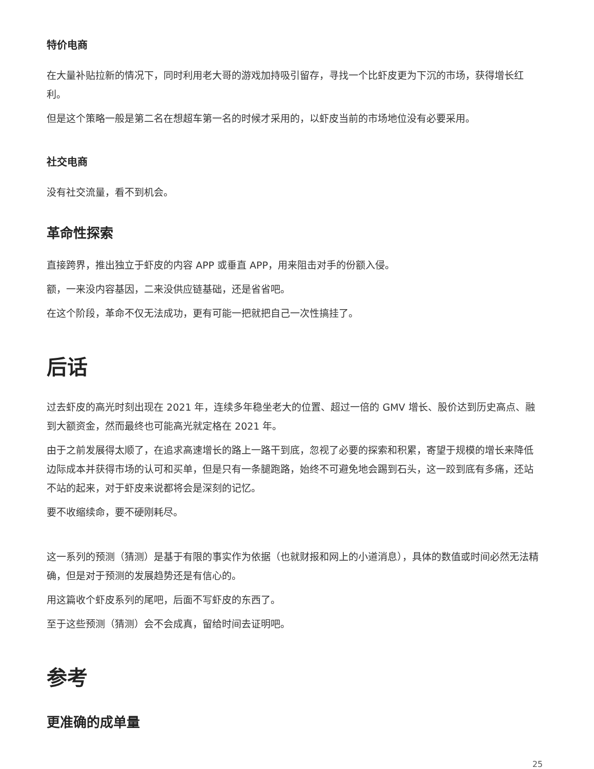特价电商
在大量补贴拉新的情况下，同时利用老大哥的游戏加持吸引留存，寻找一个比虾皮更为下沉的市场，获得增长红利。
但是这个策略一般是第二名在想超车第一名的时候才采用的，以虾皮当前的市场地位没有必要采用。
社交电商
没有社交流量，看不到机会。
革命性探索
直接跨界，推出独立于虾皮的内容 APP 或垂直 APP，用来阻击对手的份额入侵。
额，一来没内容基因，二来没供应链基础，还是省省吧。
在这个阶段，革命不仅无法成功，更有可能一把就把自己一次性搞挂了。
后话
过去虾皮的高光时刻出现在 2021 年，连续多年稳坐老大的位置、超过一倍的 GMV 增长、股价达到历史高点、融到大额资金，然而最终也可能高光就定格在 2021 年。
由于之前发展得太顺了，在追求高速增长的路上一路干到底，忽视了必要的探索和积累，寄望于规模的增长来降低边际成本并获得市场的认可和买单，但是只有一条腿跑路，始终不可避免地会踢到石头，这一跤到底有多痛，还站不站的起来，对于虾皮来说都将会是深刻的记忆。
要不收缩续命，要不硬刚耗尽。
这一系列的预测（猜测）是基于有限的事实作为依据（也就财报和网上的小道消息），具体的数值或时间必然无法精确，但是对于预测的发展趋势还是有信心的。
用这篇收个虾皮系列的尾吧，后面不写虾皮的东西了。
至于这些预测（猜测）会不会成真，留给时间去证明吧。
参考
更准确的成单量
25